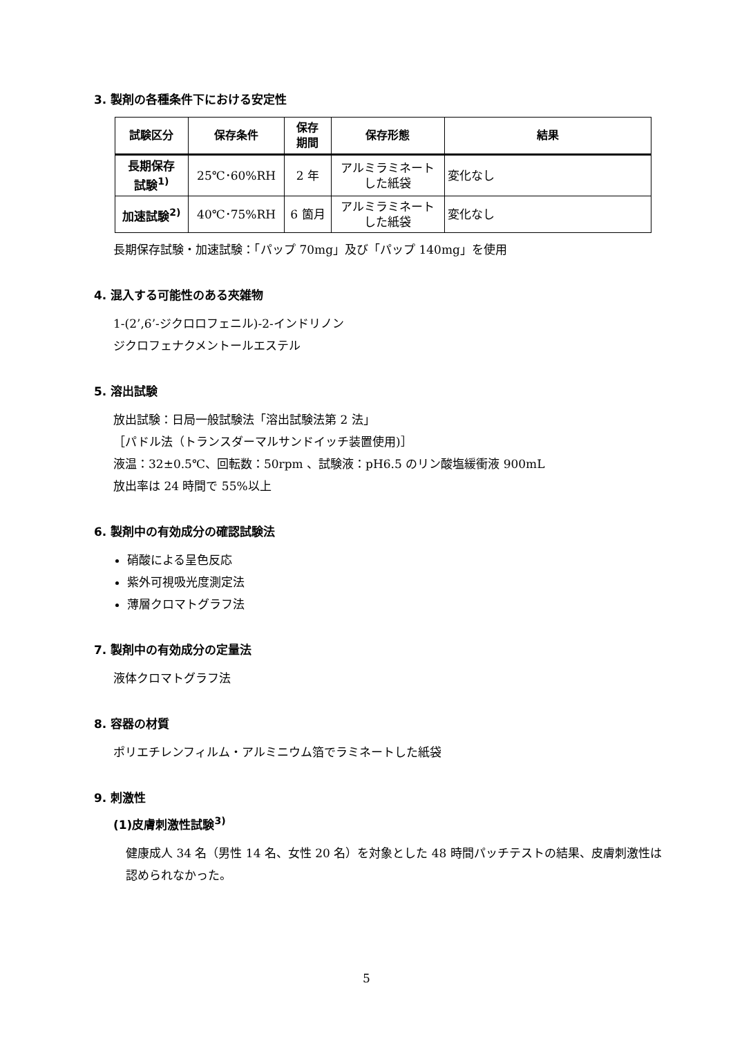3. 製剤の各種条件下における安定性
| 試験区分 | 保存条件 | 保存 期間 | 保存形態 | 結果 |
| --- | --- | --- | --- | --- |
| 長期保存 試験<sup>1)</sup> | 25℃･60%RH | 2 年 | アルミラミネート した紙袋 | 変化なし |
| 加速試験<sup>2)</sup> | 40℃･75%RH | 6 箇月 | アルミラミネート した紙袋 | 変化なし |
長期保存試験・加速試験：「パップ 70mg」及び「パップ 140mg」を使用
4. 混入する可能性のある夾雑物
1-(2’,6’-ジクロロフェニル)-2-インドリノン
ジクロフェナクメントールエステル
5. 溶出試験
放出試験：日局一般試験法「溶出試験法第 2 法」
［パドル法（トランスダーマルサンドイッチ装置使用)］
液温：32±0.5℃、回転数：50rpm 、試験液：pH6.5 のリン酸塩緩衝液 900mL
放出率は 24 時間で 55%以上
6. 製剤中の有効成分の確認試験法
硝酸による呈色反応
紫外可視吸光度測定法
薄層クロマトグラフ法
7. 製剤中の有効成分の定量法
液体クロマトグラフ法
8. 容器の材質
ポリエチレンフィルム・アルミニウム箔でラミネートした紙袋
9. 刺激性
(1)皮膚刺激性試験<sup>3)</sup>
健康成人 34 名（男性 14 名、女性 20 名）を対象とした 48 時間パッチテストの結果、皮膚刺激性は認められなかった。
5